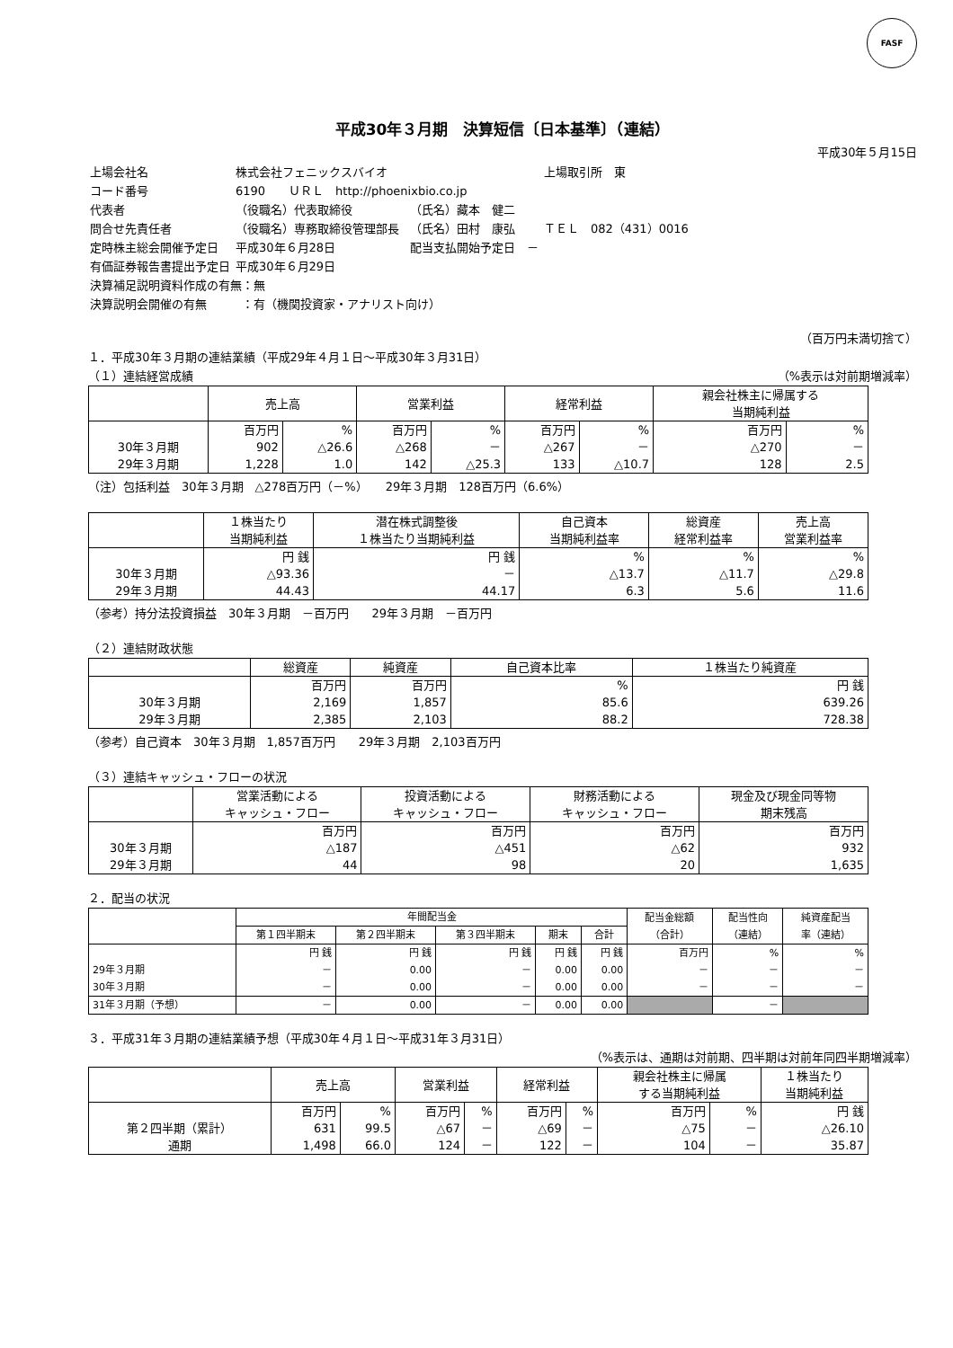FASF
平成30年３月期　決算短信〔日本基準〕（連結）
平成30年５月15日
| 上場会社名 | 株式会社フェニックスバイオ | | | 上場取引所 東 |
| コード番号 | 6190 ＵＲＬ http://phoenixbio.co.jp | | | |
| 代表者 | （役職名）代表取締役 | | （氏名）藏本 健二 | |
| 問合せ先責任者 | （役職名）専務取締役管理部長 | | （氏名）田村 康弘 | ＴＥＬ 082（431）0016 |
| 定時株主総会開催予定日 | 平成30年６月28日 | | 配当支払開始予定日 － | |
| 有価証券報告書提出予定日 | 平成30年６月29日 | | | |
| 決算補足説明資料作成の有無：無 | | | | |
| 決算説明会開催の有無 ：有（機関投資家・アナリスト向け） | | | | |
（百万円未満切捨て）
１．平成30年３月期の連結業績（平成29年４月１日～平成30年３月31日）
（１）連結経営成績 （%表示は対前期増減率）
| | 売上高 | | 営業利益 | | 経常利益 | | 親会社株主に帰属する 当期純利益 | |
| --- | --- | --- | --- | --- | --- | --- | --- | --- |
| | 百万円 | % | 百万円 | % | 百万円 | % | 百万円 | % |
| 30年３月期 | 902 | △26.6 | △268 | － | △267 | － | △270 | － |
| 29年３月期 | 1,228 | 1.0 | 142 | △25.3 | 133 | △10.7 | 128 | 2.5 |
（注）包括利益　30年３月期　△278百万円（－%）　　29年３月期　128百万円（6.6%）
| | １株当たり 当期純利益 | 潜在株式調整後 １株当たり当期純利益 | 自己資本 当期純利益率 | 総資産 経常利益率 | 売上高 営業利益率 |
| --- | --- | --- | --- | --- | --- |
| | 円 銭 | 円 銭 | % | % | % |
| 30年３月期 | △93.36 | － | △13.7 | △11.7 | △29.8 |
| 29年３月期 | 44.43 | 44.17 | 6.3 | 5.6 | 11.6 |
（参考）持分法投資損益　30年３月期　－百万円　　29年３月期　－百万円
（２）連結財政状態
| | 総資産 | 純資産 | 自己資本比率 | １株当たり純資産 |
| --- | --- | --- | --- | --- |
| | 百万円 | 百万円 | % | 円 銭 |
| 30年３月期 | 2,169 | 1,857 | 85.6 | 639.26 |
| 29年３月期 | 2,385 | 2,103 | 88.2 | 728.38 |
（参考）自己資本　30年３月期　1,857百万円　　29年３月期　2,103百万円
（３）連結キャッシュ・フローの状況
| | 営業活動による キャッシュ・フロー | 投資活動による キャッシュ・フロー | 財務活動による キャッシュ・フロー | 現金及び現金同等物 期末残高 |
| --- | --- | --- | --- | --- |
| | 百万円 | 百万円 | 百万円 | 百万円 |
| 30年３月期 | △187 | △451 | △62 | 932 |
| 29年３月期 | 44 | 98 | 20 | 1,635 |
２．配当の状況
| | 年間配当金 | | | | | 配当金総額 （合計） | 配当性向 （連結） | 純資産配当 率（連結） |
| --- | --- | --- | --- | --- | --- | --- | --- | --- |
| | 第１四半期末 | 第２四半期末 | 第３四半期末 | 期末 | 合計 | | | |
| | 円 銭 | 円 銭 | 円 銭 | 円 銭 | 円 銭 | 百万円 | % | % |
| 29年３月期 | － | 0.00 | － | 0.00 | 0.00 | － | － | － |
| 30年３月期 | － | 0.00 | － | 0.00 | 0.00 | － | － | － |
| 31年３月期（予想） | － | 0.00 | － | 0.00 | 0.00 | | － | |
３．平成31年３月期の連結業績予想（平成30年４月１日～平成31年３月31日）
（%表示は、通期は対前期、四半期は対前年同四半期増減率）
| | 売上高 | | 営業利益 | | 経常利益 | | 親会社株主に帰属 する当期純利益 | | １株当たり 当期純利益 |
| --- | --- | --- | --- | --- | --- | --- | --- | --- | --- |
| | 百万円 | % | 百万円 | % | 百万円 | % | 百万円 | % | 円 銭 |
| 第２四半期（累計） | 631 | 99.5 | △67 | － | △69 | － | △75 | － | △26.10 |
| 通期 | 1,498 | 66.0 | 124 | － | 122 | － | 104 | － | 35.87 |